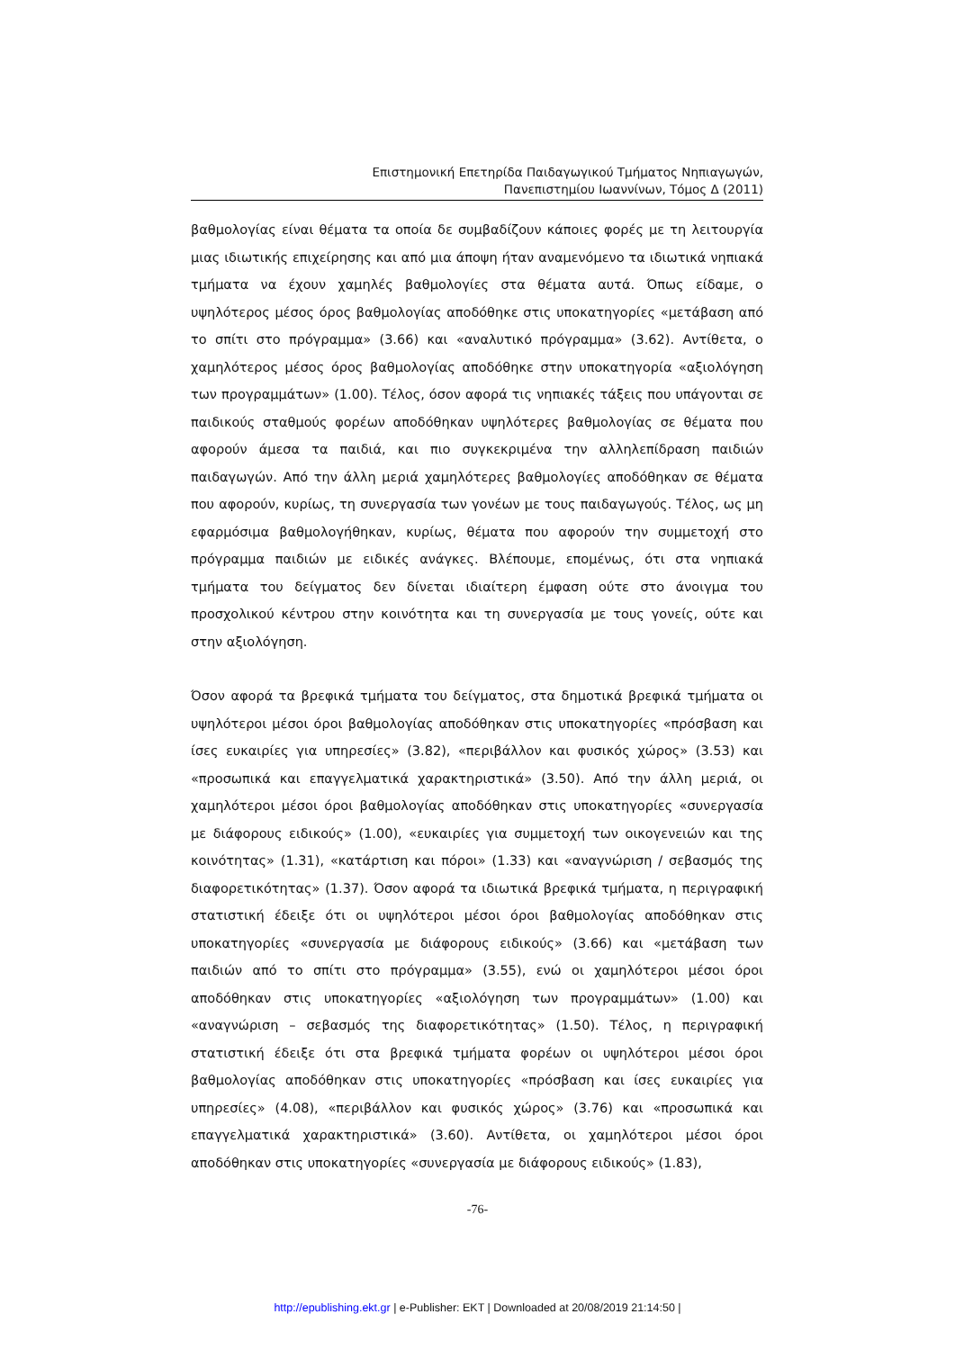Επιστημονική Επετηρίδα Παιδαγωγικού Τμήματος Νηπιαγωγών,
Πανεπιστημίου Ιωαννίνων, Τόμος Δ (2011)
βαθμολογίας είναι θέματα τα οποία δε συμβαδίζουν κάποιες φορές με τη λειτουργία μιας ιδιωτικής επιχείρησης και από μια άποψη ήταν αναμενόμενο τα ιδιωτικά νηπιακά τμήματα να έχουν χαμηλές βαθμολογίες στα θέματα αυτά. Όπως είδαμε, ο υψηλότερος μέσος όρος βαθμολογίας αποδόθηκε στις υποκατηγορίες «μετάβαση από το σπίτι στο πρόγραμμα» (3.66) και «αναλυτικό πρόγραμμα» (3.62). Αντίθετα, ο χαμηλότερος μέσος όρος βαθμολογίας αποδόθηκε στην υποκατηγορία «αξιολόγηση των προγραμμάτων» (1.00). Τέλος, όσον αφορά τις νηπιακές τάξεις που υπάγονται σε παιδικούς σταθμούς φορέων αποδόθηκαν υψηλότερες βαθμολογίας σε θέματα που αφορούν άμεσα τα παιδιά, και πιο συγκεκριμένα την αλληλεπίδραση παιδιών παιδαγωγών. Από την άλλη μεριά χαμηλότερες βαθμολογίες αποδόθηκαν σε θέματα που αφορούν, κυρίως, τη συνεργασία των γονέων με τους παιδαγωγούς. Τέλος, ως μη εφαρμόσιμα βαθμολογήθηκαν, κυρίως, θέματα που αφορούν την συμμετοχή στο πρόγραμμα παιδιών με ειδικές ανάγκες. Βλέπουμε, επομένως, ότι στα νηπιακά τμήματα του δείγματος δεν δίνεται ιδιαίτερη έμφαση ούτε στο άνοιγμα του προσχολικού κέντρου στην κοινότητα και τη συνεργασία με τους γονείς, ούτε και στην αξιολόγηση.
Όσον αφορά τα βρεφικά τμήματα του δείγματος, στα δημοτικά βρεφικά τμήματα οι υψηλότεροι μέσοι όροι βαθμολογίας αποδόθηκαν στις υποκατηγορίες «πρόσβαση και ίσες ευκαιρίες για υπηρεσίες» (3.82), «περιβάλλον και φυσικός χώρος» (3.53) και «προσωπικά και επαγγελματικά χαρακτηριστικά» (3.50). Από την άλλη μεριά, οι χαμηλότεροι μέσοι όροι βαθμολογίας αποδόθηκαν στις υποκατηγορίες «συνεργασία με διάφορους ειδικούς» (1.00), «ευκαιρίες για συμμετοχή των οικογενειών και της κοινότητας» (1.31), «κατάρτιση και πόροι» (1.33) και «αναγνώριση / σεβασμός της διαφορετικότητας» (1.37). Όσον αφορά τα ιδιωτικά βρεφικά τμήματα, η περιγραφική στατιστική έδειξε ότι οι υψηλότεροι μέσοι όροι βαθμολογίας αποδόθηκαν στις υποκατηγορίες «συνεργασία με διάφορους ειδικούς» (3.66) και «μετάβαση των παιδιών από το σπίτι στο πρόγραμμα» (3.55), ενώ οι χαμηλότεροι μέσοι όροι αποδόθηκαν στις υποκατηγορίες «αξιολόγηση των προγραμμάτων» (1.00) και «αναγνώριση – σεβασμός της διαφορετικότητας» (1.50). Τέλος, η περιγραφική στατιστική έδειξε ότι στα βρεφικά τμήματα φορέων οι υψηλότεροι μέσοι όροι βαθμολογίας αποδόθηκαν στις υποκατηγορίες «πρόσβαση και ίσες ευκαιρίες για υπηρεσίες» (4.08), «περιβάλλον και φυσικός χώρος» (3.76) και «προσωπικά και επαγγελματικά χαρακτηριστικά» (3.60). Αντίθετα, οι χαμηλότεροι μέσοι όροι αποδόθηκαν στις υποκατηγορίες «συνεργασία με διάφορους ειδικούς» (1.83),
-76-
http://epublishing.ekt.gr | e-Publisher: EKT | Downloaded at 20/08/2019 21:14:50 |